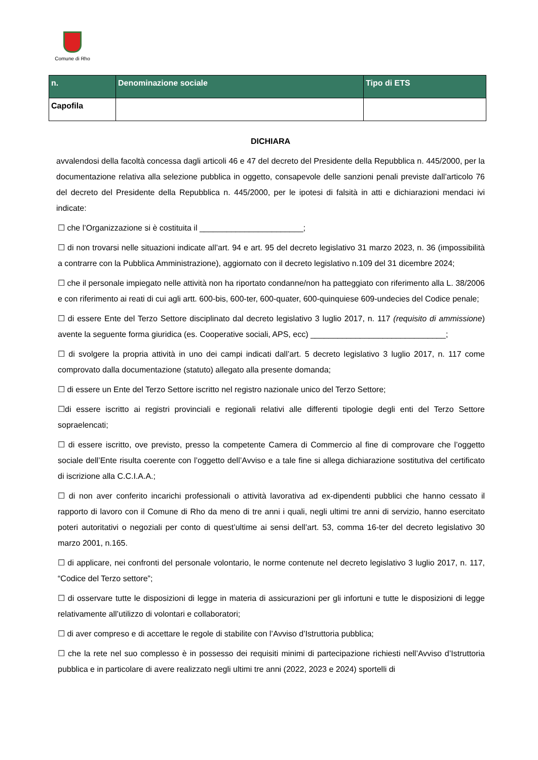Comune di Rho
| n. | Denominazione sociale | Tipo di ETS |
| --- | --- | --- |
| Capofila | | |
DICHIARA
avvalendosi della facoltà concessa dagli articoli 46 e 47 del decreto del Presidente della Repubblica n. 445/2000, per la documentazione relativa alla selezione pubblica in oggetto, consapevole delle sanzioni penali previste dall’articolo 76 del decreto del Presidente della Repubblica n. 445/2000, per le ipotesi di falsità in atti e dichiarazioni mendaci ivi indicate:
☐ che l’Organizzazione si è costituita il _______________________;
☐ di non trovarsi nelle situazioni indicate all’art. 94 e art. 95 del decreto legislativo 31 marzo 2023, n. 36 (impossibilità a contrarre con la Pubblica Amministrazione), aggiornato con il decreto legislativo n.109 del 31 dicembre 2024;
☐ che il personale impiegato nelle attività non ha riportato condanne/non ha patteggiato con riferimento alla L. 38/2006 e con riferimento ai reati di cui agli artt. 600-bis, 600-ter, 600-quater, 600-quinquiese 609-undecies del Codice penale;
☐ di essere Ente del Terzo Settore disciplinato dal decreto legislativo 3 luglio 2017, n. 117 (requisito di ammissione) avente la seguente forma giuridica (es. Cooperative sociali, APS, ecc) ______________________________;
☐ di svolgere la propria attività in uno dei campi indicati dall’art. 5 decreto legislativo 3 luglio 2017, n. 117 come comprovato dalla documentazione (statuto) allegato alla presente domanda;
☐ di essere un Ente del Terzo Settore iscritto nel registro nazionale unico del Terzo Settore;
☐di essere iscritto ai registri provinciali e regionali relativi alle differenti tipologie degli enti del Terzo Settore sopraelencati;
☐ di essere iscritto, ove previsto, presso la competente Camera di Commercio al fine di comprovare che l’oggetto sociale dell’Ente risulta coerente con l’oggetto dell’Avviso e a tale fine si allega dichiarazione sostitutiva del certificato di iscrizione alla C.C.I.A.A.;
☐ di non aver conferito incarichi professionali o attività lavorativa ad ex-dipendenti pubblici che hanno cessato il rapporto di lavoro con il Comune di Rho da meno di tre anni i quali, negli ultimi tre anni di servizio, hanno esercitato poteri autoritativi o negoziali per conto di quest’ultime ai sensi dell’art. 53, comma 16-ter del decreto legislativo 30 marzo 2001, n.165.
☐ di applicare, nei confronti del personale volontario, le norme contenute nel decreto legislativo 3 luglio 2017, n. 117, “Codice del Terzo settore”;
☐ di osservare tutte le disposizioni di legge in materia di assicurazioni per gli infortuni e tutte le disposizioni di legge relativamente all’utilizzo di volontari e collaboratori;
☐ di aver compreso e di accettare le regole di stabilite con l’Avviso d’Istruttoria pubblica;
☐ che la rete nel suo complesso è in possesso dei requisiti minimi di partecipazione richiesti nell’Avviso d’Istruttoria pubblica e in particolare di avere realizzato negli ultimi tre anni (2022, 2023 e 2024) sportelli di